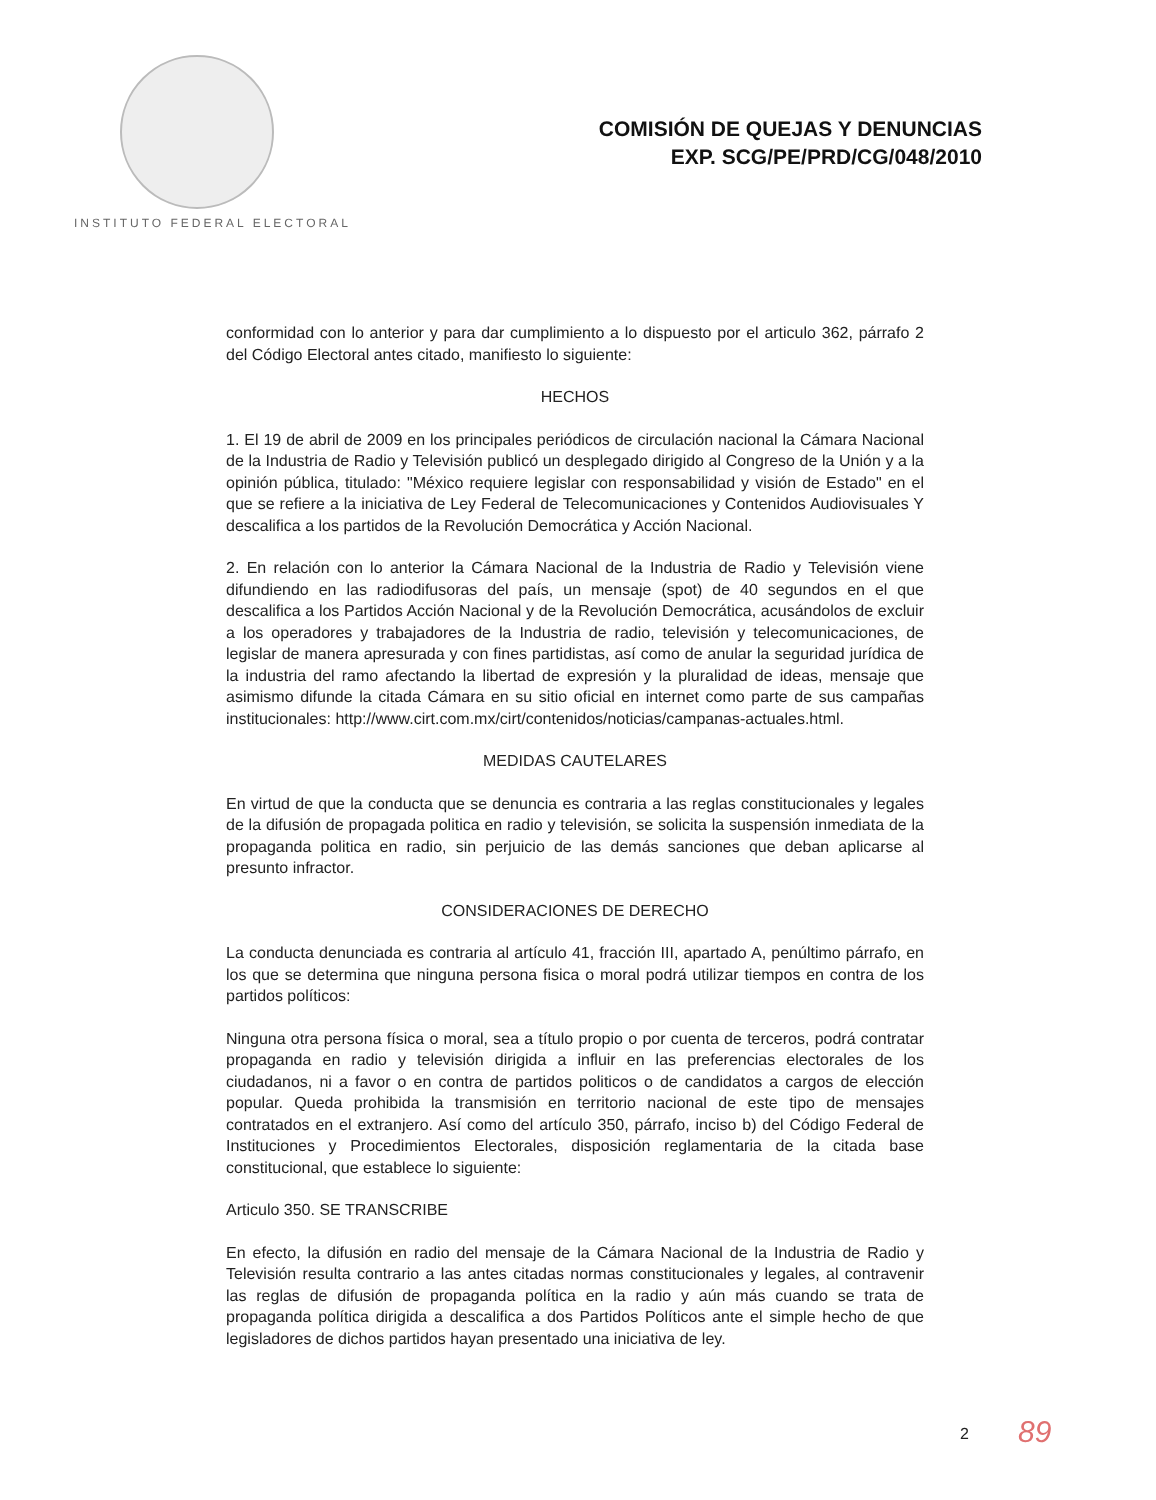INSTITUTO FEDERAL ELECTORAL
COMISIÓN DE QUEJAS Y DENUNCIAS
EXP. SCG/PE/PRD/CG/048/2010
conformidad con lo anterior y para dar cumplimiento a lo dispuesto por el articulo 362, párrafo 2 del Código Electoral antes citado, manifiesto lo siguiente:
HECHOS
1. El 19 de abril de 2009 en los principales periódicos de circulación nacional la Cámara Nacional de la Industria de Radio y Televisión publicó un desplegado dirigido al Congreso de la Unión y a la opinión pública, titulado: "México requiere legislar con responsabilidad y visión de Estado" en el que se refiere a la iniciativa de Ley Federal de Telecomunicaciones y Contenidos Audiovisuales Y descalifica a los partidos de la Revolución Democrática y Acción Nacional.
2. En relación con lo anterior la Cámara Nacional de la Industria de Radio y Televisión viene difundiendo en las radiodifusoras del país, un mensaje (spot) de 40 segundos en el que descalifica a los Partidos Acción Nacional y de la Revolución Democrática, acusándolos de excluir a los operadores y trabajadores de la Industria de radio, televisión y telecomunicaciones, de legislar de manera apresurada y con fines partidistas, así como de anular la seguridad jurídica de la industria del ramo afectando la libertad de expresión y la pluralidad de ideas, mensaje que asimismo difunde la citada Cámara en su sitio oficial en internet como parte de sus campañas institucionales: http://www.cirt.com.mx/cirt/contenidos/noticias/campanas-actuales.html.
MEDIDAS CAUTELARES
En virtud de que la conducta que se denuncia es contraria a las reglas constitucionales y legales de la difusión de propagada politica en radio y televisión, se solicita la suspensión inmediata de la propaganda politica en radio, sin perjuicio de las demás sanciones que deban aplicarse al presunto infractor.
CONSIDERACIONES DE DERECHO
La conducta denunciada es contraria al artículo 41, fracción III, apartado A, penúltimo párrafo, en los que se determina que ninguna persona fisica o moral podrá utilizar tiempos en contra de los partidos políticos:
Ninguna otra persona física o moral, sea a título propio o por cuenta de terceros, podrá contratar propaganda en radio y televisión dirigida a influir en las preferencias electorales de los ciudadanos, ni a favor o en contra de partidos politicos o de candidatos a cargos de elección popular. Queda prohibida la transmisión en territorio nacional de este tipo de mensajes contratados en el extranjero. Así como del artículo 350, párrafo, inciso b) del Código Federal de Instituciones y Procedimientos Electorales, disposición reglamentaria de la citada base constitucional, que establece lo siguiente:
Articulo 350. SE TRANSCRIBE
En efecto, la difusión en radio del mensaje de la Cámara Nacional de la Industria de Radio y Televisión resulta contrario a las antes citadas normas constitucionales y legales, al contravenir las reglas de difusión de propaganda política en la radio y aún más cuando se trata de propaganda política dirigida a descalifica a dos Partidos Políticos ante el simple hecho de que legisladores de dichos partidos hayan presentado una iniciativa de ley.
2 89